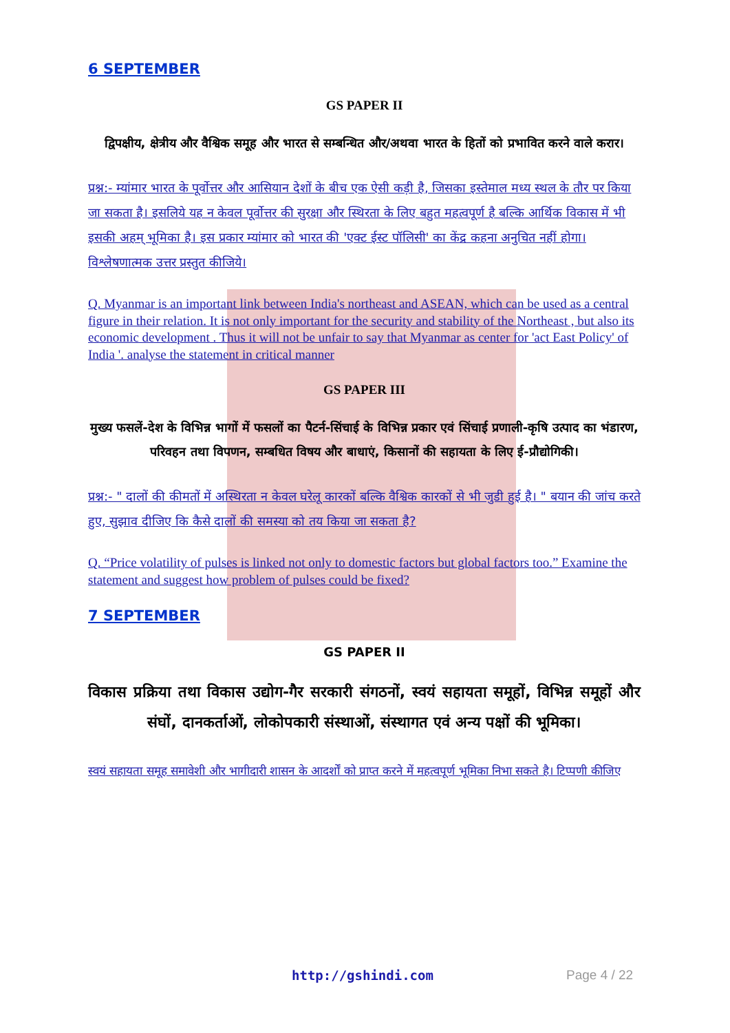6 SEPTEMBER
GS PAPER II
द्विपक्षीय, क्षेत्रीय और वैश्विक समूह और भारत से सम्बन्धित और/अथवा भारत के हितों को प्रभावित करने वाले करार।
प्रश्न:- म्यांमार भारत के पूर्वोत्तर और आसियान देशों के बीच एक ऐसी कड़ी है, जिसका इस्तेमाल मध्य स्थल के तौर पर किया जा सकता है। इसलिये यह न केवल पूर्वोत्तर की सुरक्षा और स्थिरता के लिए बहुत महत्वपूर्ण है बल्कि आर्थिक विकास में भी इसकी अहम् भूमिका है। इस प्रकार म्यांमार को भारत की 'एक्ट ईस्ट पॉलिसी' का केंद्र कहना अनुचित नहीं होगा। विश्लेषणात्मक उत्तर प्रस्तुत कीजिये।
Q. Myanmar is an important link between India's northeast and ASEAN, which can be used as a central figure in their relation. It is not only important for the security and stability of the Northeast , but also its economic development . Thus it will not be unfair to say that Myanmar as center for 'act East Policy' of India '. analyse the statement in critical manner
GS PAPER III
मुख्य फसलें-देश के विभिन्न भागों में फसलों का पैटर्न-सिंचाई के विभिन्न प्रकार एवं सिंचाई प्रणाली-कृषि उत्पाद का भंडारण, परिवहन तथा विपणन, सम्बधित विषय और बाधाएं, किसानों की सहायता के लिए ई-प्रौद्योगिकी।
प्रश्न:- " दालों की कीमतों में अस्थिरता न केवल घरेलू कारकों बल्कि वैश्विक कारकों से भी जुडी हुई है। " बयान की जांच करते हुए, सुझाव दीजिए कि कैसे दालों की समस्या को तय किया जा सकता है?
Q. “Price volatility of pulses is linked not only to domestic factors but global factors too.” Examine the statement and suggest how problem of pulses could be fixed?
7 SEPTEMBER
GS PAPER II
विकास प्रक्रिया तथा विकास उद्योग-गैर सरकारी संगठनों, स्वयं सहायता समूहों, विभिन्न समूहों और संघों, दानकर्ताओं, लोकोपकारी संस्थाओं, संस्थागत एवं अन्य पक्षों की भूमिका।
स्वयं सहायता समूह समावेशी और भागीदारी शासन के आदर्शों को प्राप्त करने में महत्वपूर्ण भूमिका निभा सकते है। टिप्पणी कीजिए
http://gshindi.com Page 4 / 22